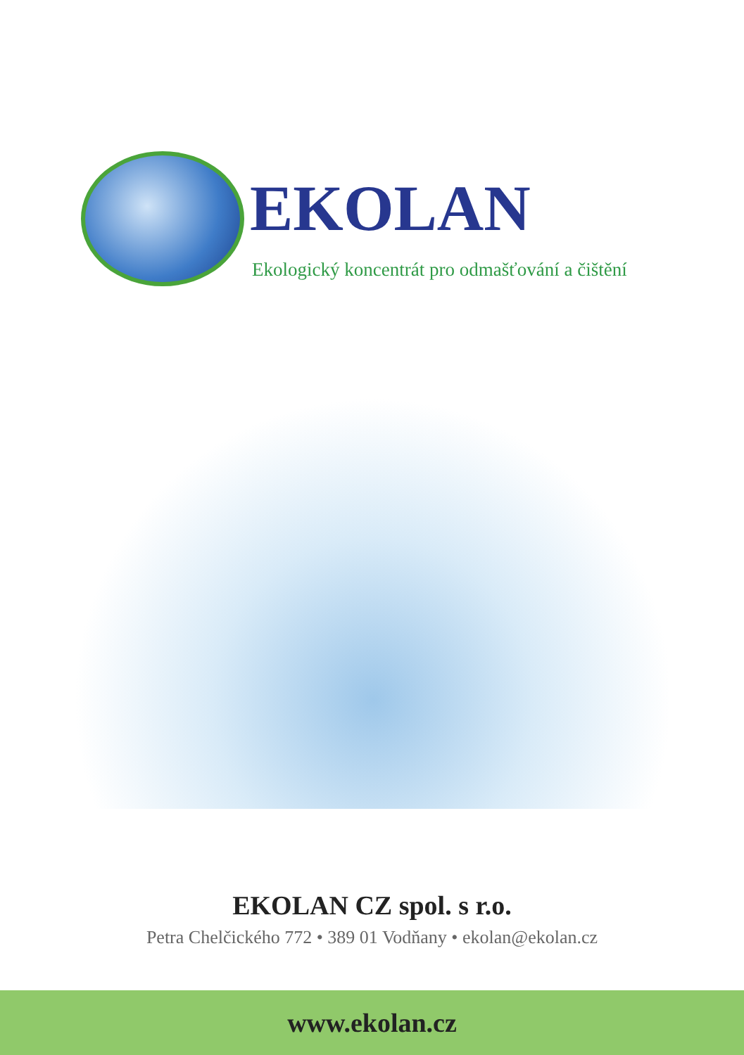EKOLAN
Ekologický koncentrát pro odmašťování a čištění
EKOLAN CZ spol. s r.o.
Petra Chelčického 772 • 389 01 Vodňany • ekolan@ekolan.cz
www.ekolan.cz